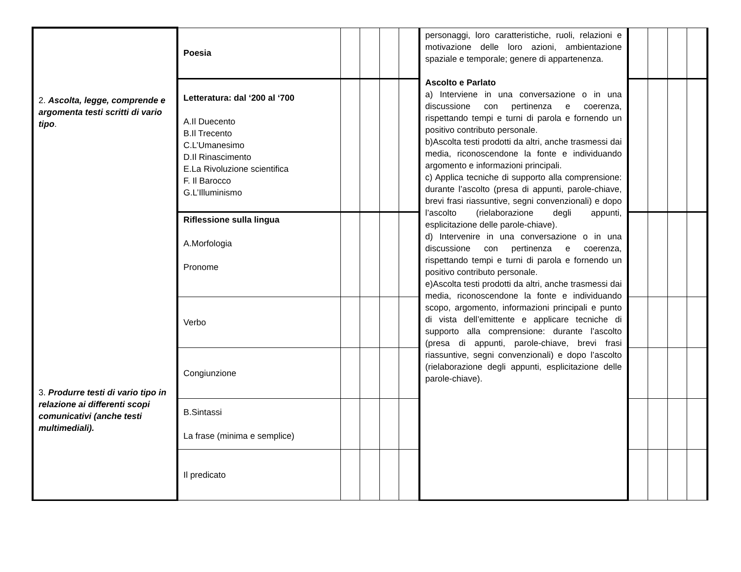| 2. Ascolta, legge, comprende e argomenta testi scritti di vario tipo . 3. Produrre testi di vario tipo in relazione ai differenti scopi comunicativi (anche testi multimediali). | Poesia | | | | | personaggi, loro caratteristiche, ruoli, relazioni e motivazione delle loro azioni, ambientazione spaziale e temporale; genere di appartenenza. Ascolto e Parlato a) Interviene in una conversazione o in una discussione con pertinenza e coerenza, rispettando tempi e turni di parola e fornendo un positivo contributo personale. b)Ascolta testi prodotti da altri, anche trasmessi dai media, riconoscendone la fonte e individuando argomento e informazioni principali. c) Applica tecniche di supporto alla comprensione: durante l’ascolto (presa di appunti, parole-chiave, brevi frasi riassuntive, segni convenzionali) e dopo l’ascolto (rielaborazione degli appunti, esplicitazione delle parole-chiave). d) Intervenire in una conversazione o in una discussione con pertinenza e coerenza, rispettando tempi e turni di parola e fornendo un positivo contributo personale. e)Ascolta testi prodotti da altri, anche trasmessi dai media, riconoscendone la fonte e individuando scopo, argomento, informazioni principali e punto di vista dell’emittente e applicare tecniche di supporto alla comprensione: durante l’ascolto (presa di appunti, parole-chiave, brevi frasi riassuntive, segni convenzionali) e dopo l’ascolto (rielaborazione degli appunti, esplicitazione delle parole-chiave). | | | | |
| | Letteratura: dal ‘200 al ‘700 A.Il Duecento B.Il Trecento C.L’Umanesimo D.Il Rinascimento E.La Rivoluzione scientifica F. Il Barocco G.L’Illuminismo | | | | | | | | | |
| | Riflessione sulla lingua A.Morfologia Pronome | | | | | | | | | |
| | Verbo | | | | | | | | | |
| | Congiunzione | | | | | | | | | |
| | B.Sintassi La frase (minima e semplice) | | | | | | | | | |
| | Il predicato | | | | | | | | | |